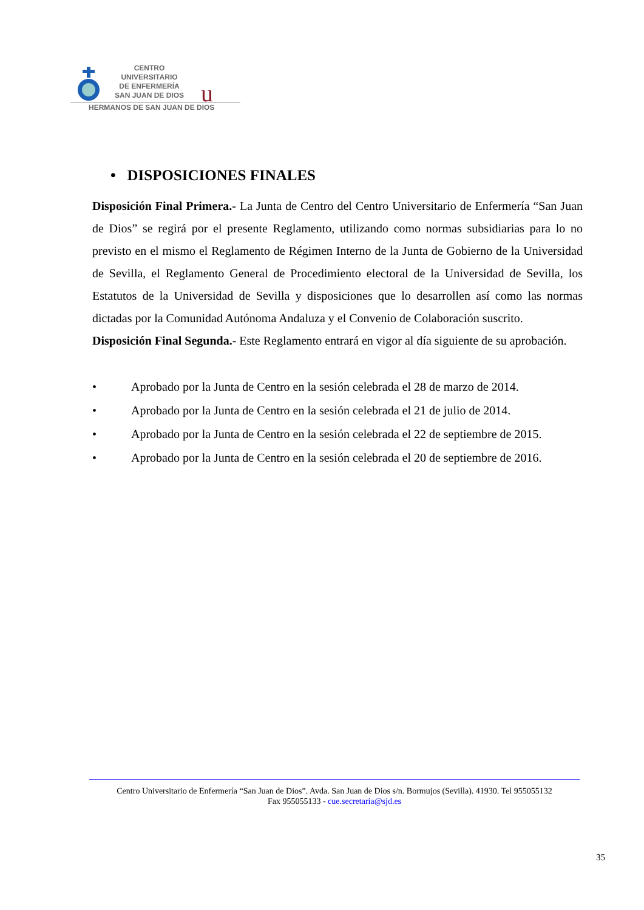CENTRO
UNIVERSITARIO
DE ENFERMERÍA
SAN JUAN DE DIOS
u
HERMANOS DE SAN JUAN DE DIOS
• DISPOSICIONES FINALES
Disposición Final Primera.- La Junta de Centro del Centro Universitario de Enfermería “San Juan de Dios” se regirá por el presente Reglamento, utilizando como normas subsidiarias para lo no previsto en el mismo el Reglamento de Régimen Interno de la Junta de Gobierno de la Universidad de Sevilla, el Reglamento General de Procedimiento electoral de la Universidad de Sevilla, los Estatutos de la Universidad de Sevilla y disposiciones que lo desarrollen así como las normas dictadas por la Comunidad Autónoma Andaluza y el Convenio de Colaboración suscrito.
Disposición Final Segunda.- Este Reglamento entrará en vigor al día siguiente de su aprobación.
• Aprobado por la Junta de Centro en la sesión celebrada el 28 de marzo de 2014.
• Aprobado por la Junta de Centro en la sesión celebrada el 21 de julio de 2014.
• Aprobado por la Junta de Centro en la sesión celebrada el 22 de septiembre de 2015.
• Aprobado por la Junta de Centro en la sesión celebrada el 20 de septiembre de 2016.
Centro Universitario de Enfermería “San Juan de Dios”. Avda. San Juan de Dios s/n. Bormujos (Sevilla). 41930. Tel 955055132
Fax 955055133 - cue.secretaria@sjd.es
35